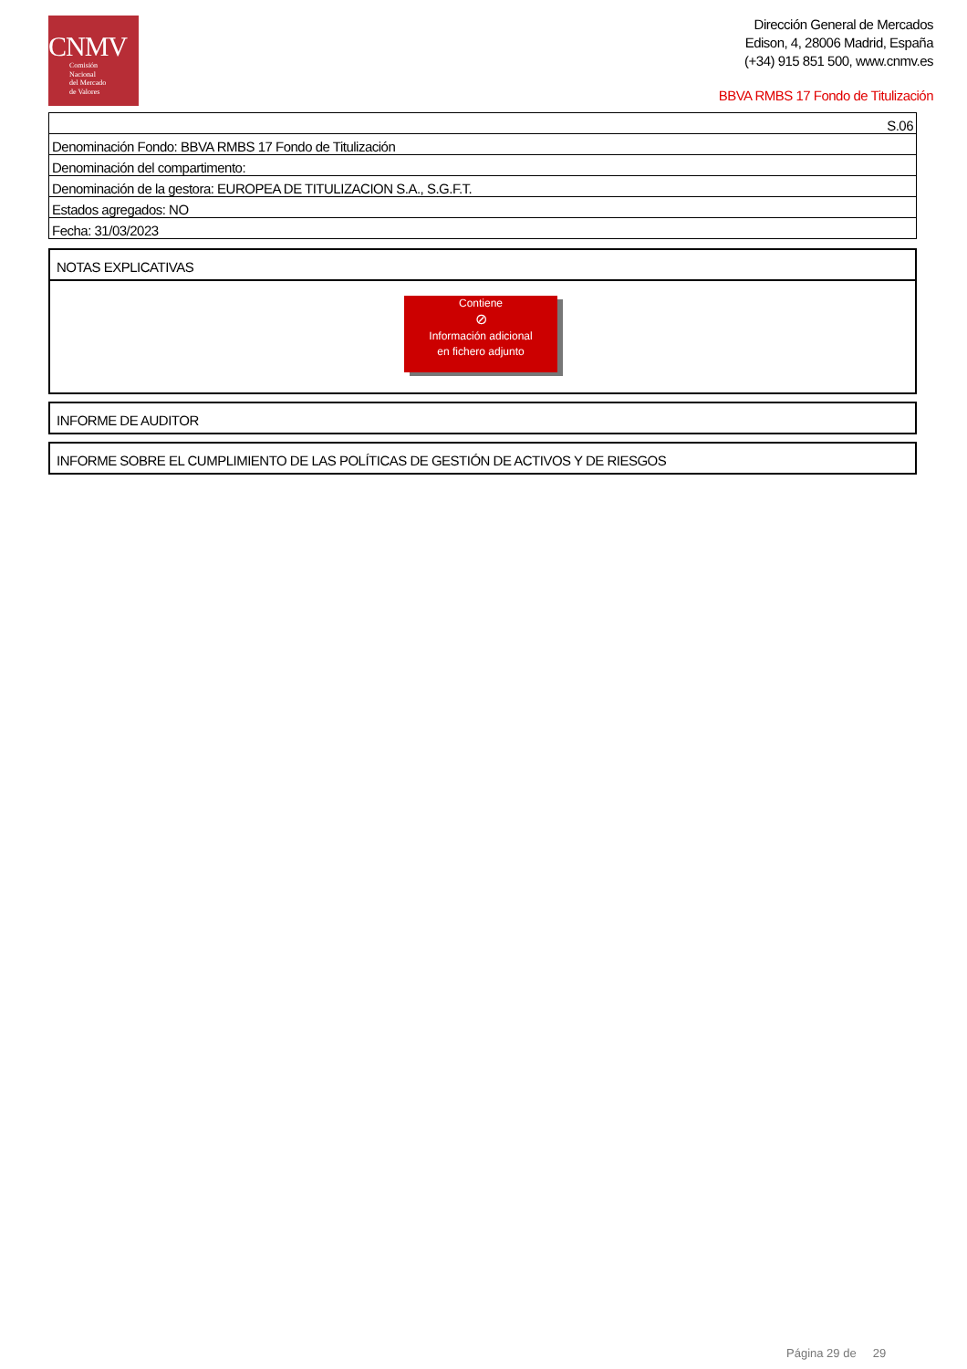CNMV
Comisión
Nacional
del Mercado
de Valores
Dirección General de Mercados
Edison, 4, 28006 Madrid, España
(+34) 915 851 500, www.cnmv.es
BBVA RMBS 17 Fondo de Titulización
| S.06 |
| Denominación Fondo: BBVA RMBS 17 Fondo de Titulización |
| Denominación del compartimento: |
| Denominación de la gestora: EUROPEA DE TITULIZACION S.A., S.G.F.T. |
| Estados agregados: NO |
| Fecha: 31/03/2023 |
NOTAS EXPLICATIVAS
Contiene
⊘
Información adicional
en fichero adjunto
INFORME DE AUDITOR
INFORME SOBRE EL CUMPLIMIENTO DE LAS POLÍTICAS DE GESTIÓN DE ACTIVOS Y DE RIESGOS
Página 29 de 29